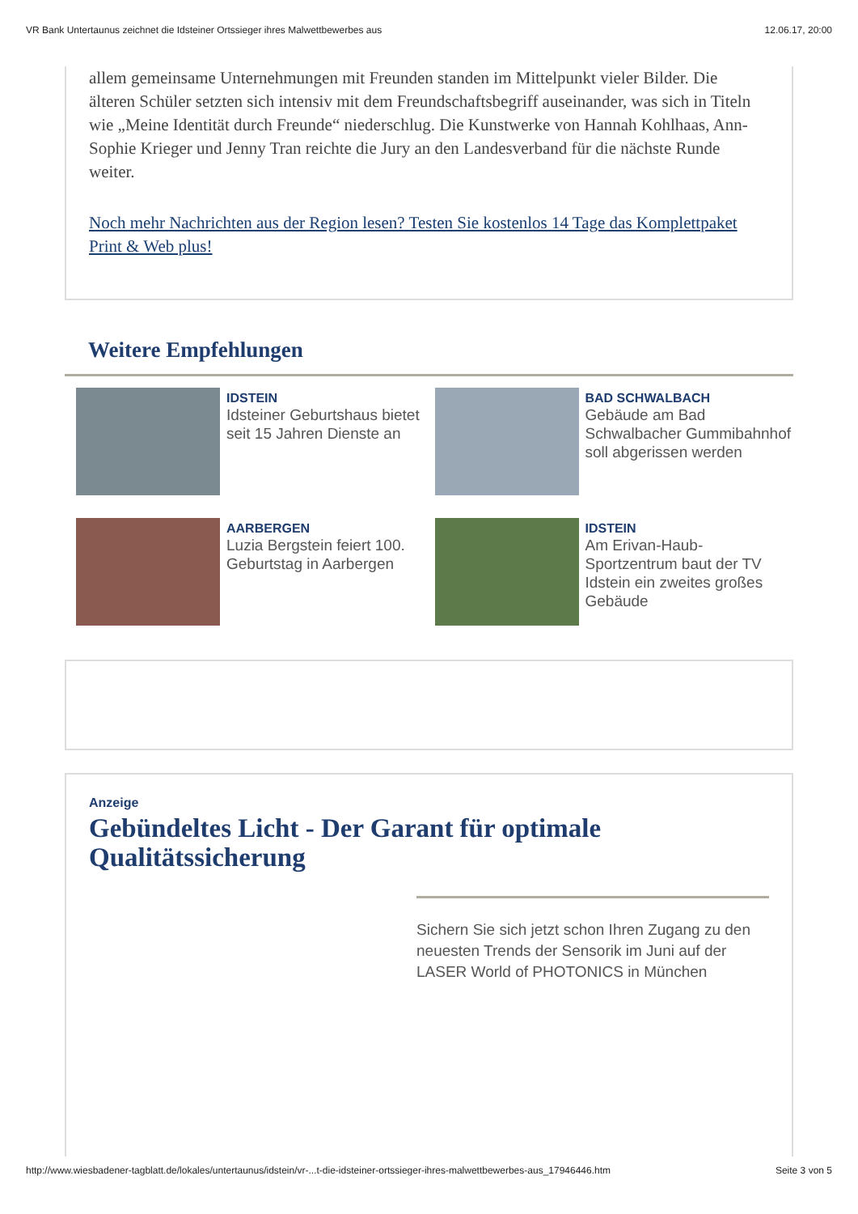VR Bank Untertaunus zeichnet die Idsteiner Ortssieger ihres Malwettbewerbes aus 12.06.17, 20:00
allem gemeinsame Unternehmungen mit Freunden standen im Mittelpunkt vieler Bilder. Die älteren Schüler setzten sich intensiv mit dem Freundschaftsbegriff auseinander, was sich in Titeln wie „Meine Identität durch Freunde“ niederschlug. Die Kunstwerke von Hannah Kohlhaas, Ann-Sophie Krieger und Jenny Tran reichte die Jury an den Landesverband für die nächste Runde weiter.
Noch mehr Nachrichten aus der Region lesen? Testen Sie kostenlos 14 Tage das Komplettpaket Print & Web plus!
Weitere Empfehlungen
IDSTEIN
Idsteiner Geburtshaus bietet seit 15 Jahren Dienste an
BAD SCHWALBACH
Gebäude am Bad Schwalbacher Gummibahnhof soll abgerissen werden
AARBERGEN
Luzia Bergstein feiert 100. Geburtstag in Aarbergen
IDSTEIN
Am Erivan-Haub-Sportzentrum baut der TV Idstein ein zweites großes Gebäude
Anzeige
Gebündeltes Licht - Der Garant für optimale Qualitätssicherung
Sichern Sie sich jetzt schon Ihren Zugang zu den neuesten Trends der Sensorik im Juni auf der LASER World of PHOTONICS in München
http://www.wiesbadener-tagblatt.de/lokales/untertaunus/idstein/vr-...t-die-idsteiner-ortssieger-ihres-malwettbewerbes-aus_17946446.htm Seite 3 von 5